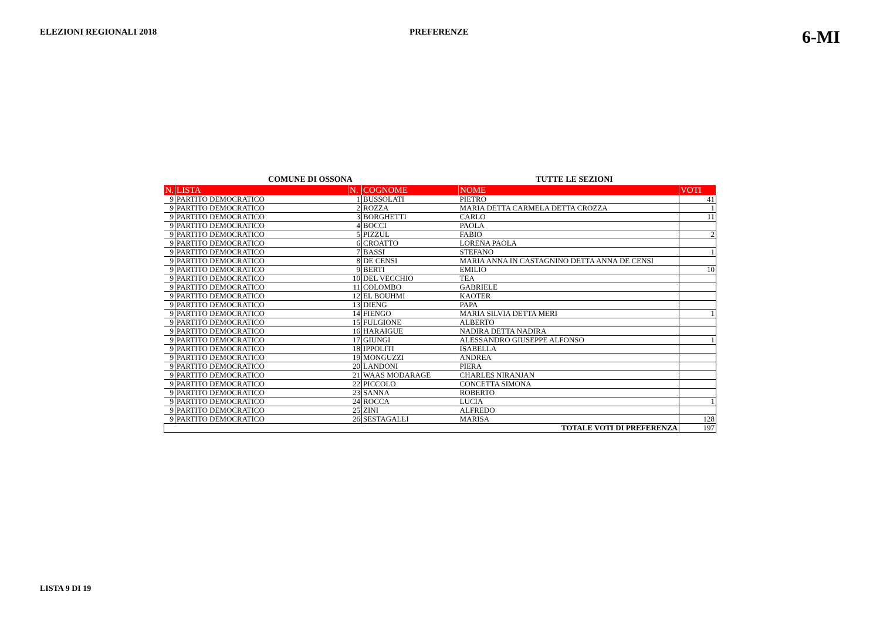ELEZIONI REGIONALI 2018 PREFERENZE 6-MI
COMUNE DI OSSONA TUTTE LE SEZIONI
| N. | LISTA | N. | COGNOME | NOME | VOTI |
| --- | --- | --- | --- | --- | --- |
| 9 | PARTITO DEMOCRATICO | 1 | BUSSOLATI | PIETRO | 41 |
| 9 | PARTITO DEMOCRATICO | 2 | ROZZA | MARIA DETTA CARMELA DETTA CROZZA | 1 |
| 9 | PARTITO DEMOCRATICO | 3 | BORGHETTI | CARLO | 11 |
| 9 | PARTITO DEMOCRATICO | 4 | BOCCI | PAOLA | |
| 9 | PARTITO DEMOCRATICO | 5 | PIZZUL | FABIO | 2 |
| 9 | PARTITO DEMOCRATICO | 6 | CROATTO | LORENA PAOLA | |
| 9 | PARTITO DEMOCRATICO | 7 | BASSI | STEFANO | 1 |
| 9 | PARTITO DEMOCRATICO | 8 | DE CENSI | MARIA ANNA IN CASTAGNINO DETTA ANNA DE CENSI | |
| 9 | PARTITO DEMOCRATICO | 9 | BERTI | EMILIO | 10 |
| 9 | PARTITO DEMOCRATICO | 10 | DEL VECCHIO | TEA | |
| 9 | PARTITO DEMOCRATICO | 11 | COLOMBO | GABRIELE | |
| 9 | PARTITO DEMOCRATICO | 12 | EL BOUHMI | KAOTER | |
| 9 | PARTITO DEMOCRATICO | 13 | DIENG | PAPA | |
| 9 | PARTITO DEMOCRATICO | 14 | FIENGO | MARIA SILVIA DETTA MERI | 1 |
| 9 | PARTITO DEMOCRATICO | 15 | FULGIONE | ALBERTO | |
| 9 | PARTITO DEMOCRATICO | 16 | HARAIGUE | NADIRA DETTA NADIRA | |
| 9 | PARTITO DEMOCRATICO | 17 | GIUNGI | ALESSANDRO GIUSEPPE ALFONSO | 1 |
| 9 | PARTITO DEMOCRATICO | 18 | IPPOLITI | ISABELLA | |
| 9 | PARTITO DEMOCRATICO | 19 | MONGUZZI | ANDREA | |
| 9 | PARTITO DEMOCRATICO | 20 | LANDONI | PIERA | |
| 9 | PARTITO DEMOCRATICO | 21 | WAAS MODARAGE | CHARLES NIRANJAN | |
| 9 | PARTITO DEMOCRATICO | 22 | PICCOLO | CONCETTA SIMONA | |
| 9 | PARTITO DEMOCRATICO | 23 | SANNA | ROBERTO | |
| 9 | PARTITO DEMOCRATICO | 24 | ROCCA | LUCIA | 1 |
| 9 | PARTITO DEMOCRATICO | 25 | ZINI | ALFREDO | |
| 9 | PARTITO DEMOCRATICO | 26 | SESTAGALLI | MARISA | 128 |
| TOTALE VOTI DI PREFERENZA | | | | | 197 |
LISTA 9 DI 19